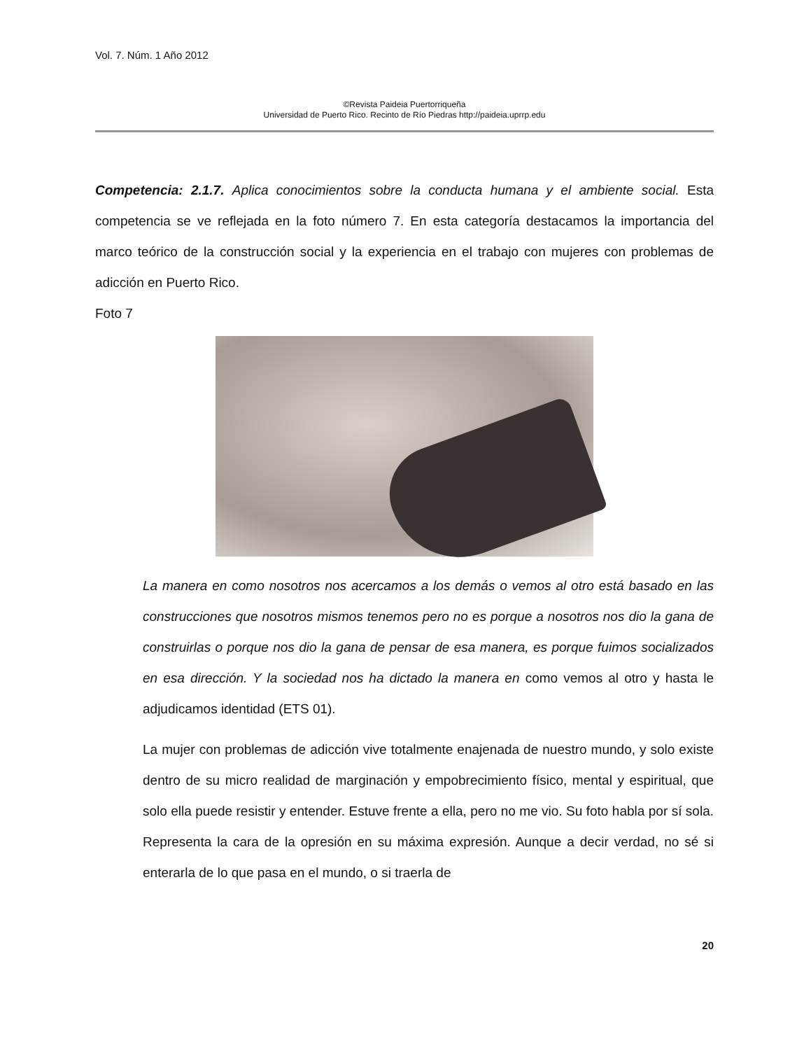Vol. 7. Núm. 1 Año 2012
©Revista Paideia Puertorriqueña
Universidad de Puerto Rico. Recinto de Río Piedras http://paideia.uprrp.edu
Competencia: 2.1.7. Aplica conocimientos sobre la conducta humana y el ambiente social. Esta competencia se ve reflejada en la foto número 7. En esta categoría destacamos la importancia del marco teórico de la construcción social y la experiencia en el trabajo con mujeres con problemas de adicción en Puerto Rico.
Foto 7
La manera en como nosotros nos acercamos a los demás o vemos al otro está basado en las construcciones que nosotros mismos tenemos pero no es porque a nosotros nos dio la gana de construirlas o porque nos dio la gana de pensar de esa manera, es porque fuimos socializados en esa dirección. Y la sociedad nos ha dictado la manera en como vemos al otro y hasta le adjudicamos identidad (ETS 01).
La mujer con problemas de adicción vive totalmente enajenada de nuestro mundo, y solo existe dentro de su micro realidad de marginación y empobrecimiento físico, mental y espiritual, que solo ella puede resistir y entender. Estuve frente a ella, pero no me vio. Su foto habla por sí sola. Representa la cara de la opresión en su máxima expresión. Aunque a decir verdad, no sé si enterarla de lo que pasa en el mundo, o si traerla de
20